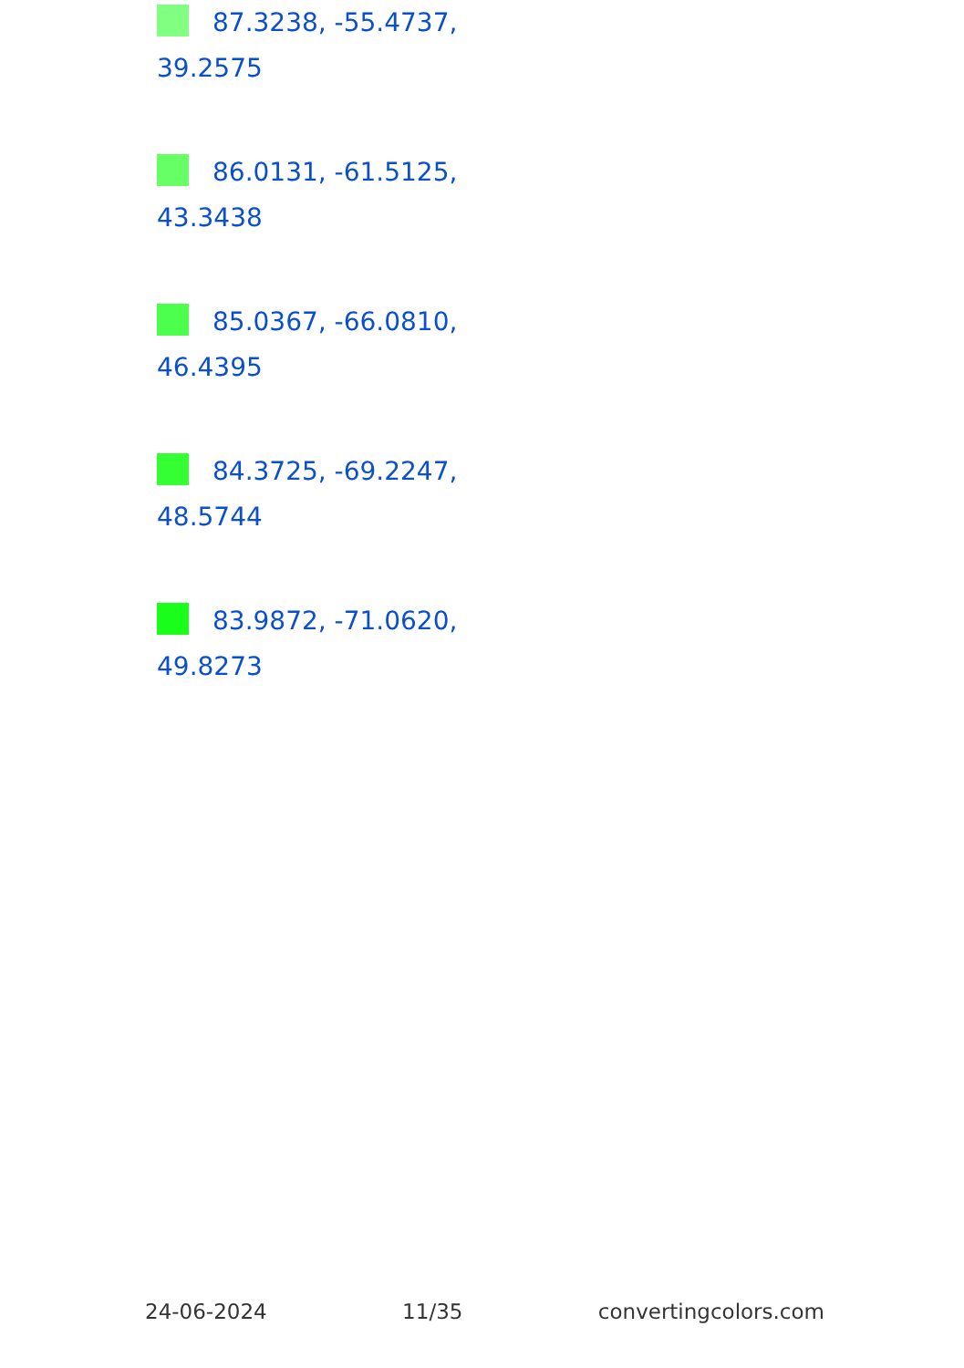87.3238, -55.4737, 39.2575
86.0131, -61.5125, 43.3438
85.0367, -66.0810, 46.4395
84.3725, -69.2247, 48.5744
83.9872, -71.0620, 49.8273
24-06-2024 11/35 convertingcolors.com